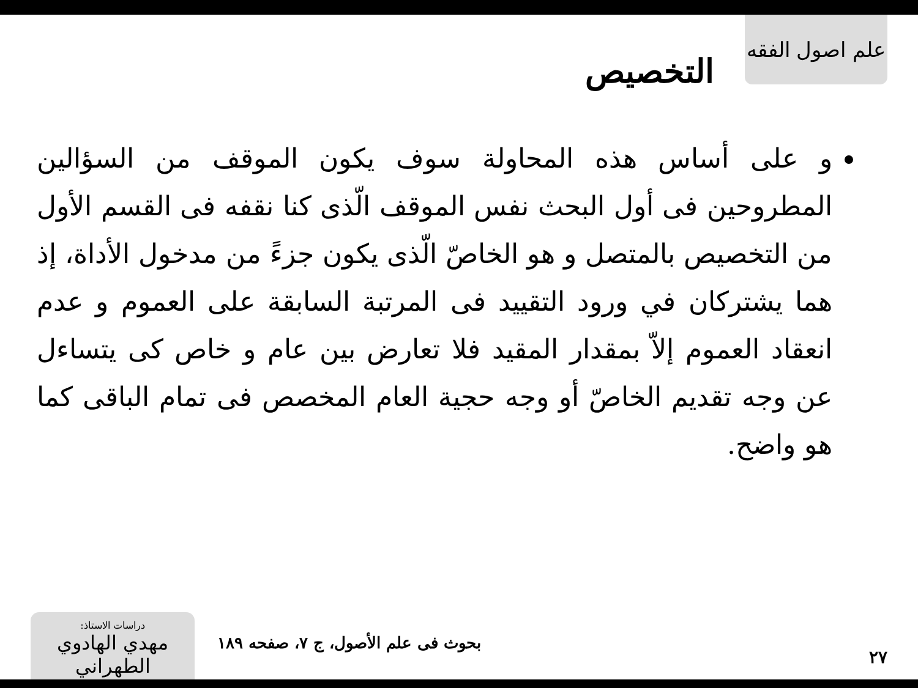علم اصول الفقه
التخصيص
و على أساس هذه المحاولة سوف يكون الموقف من السؤالين المطروحين فى أول البحث نفس الموقف الّذى كنا نقفه فى القسم الأول من التخصيص بالمتصل و هو الخاصّ الّذى يكون جزءً من مدخول الأداة، إذ هما يشتركان في ورود التقييد فى المرتبة السابقة على العموم و عدم انعقاد العموم إلاّ بمقدار المقيد فلا تعارض بين عام و خاص كى يتساءل عن وجه تقديم الخاصّ أو وجه حجية العام المخصص فى تمام الباقى كما هو واضح.
٢٧
بحوث فى علم الأصول، ج ٧، صفحه ١٨٩
دراسات الاستاذ:
مهدي الهادوي الطهراني